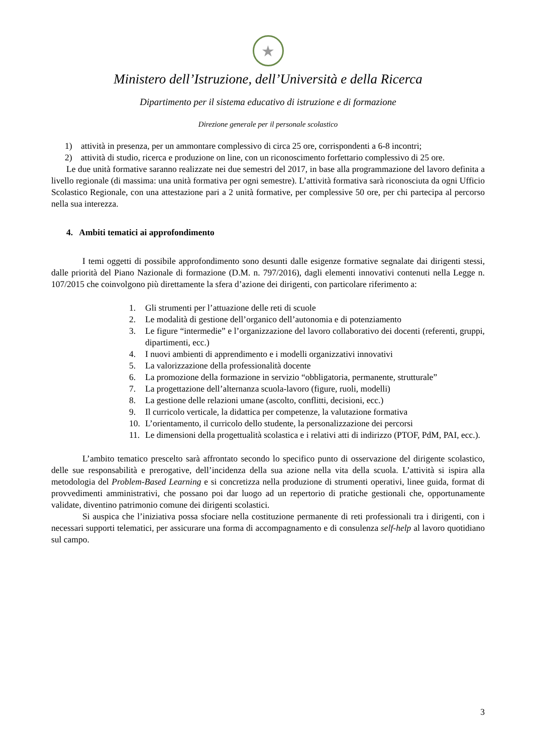★
Ministero dell’Istruzione, dell’Università e della Ricerca
Dipartimento per il sistema educativo di istruzione e di formazione
Direzione generale per il personale scolastico
1) attività in presenza, per un ammontare complessivo di circa 25 ore, corrispondenti a 6-8 incontri;
2) attività di studio, ricerca e produzione on line, con un riconoscimento forfettario complessivo di 25 ore.
Le due unità formative saranno realizzate nei due semestri del 2017, in base alla programmazione del lavoro definita a livello regionale (di massima: una unità formativa per ogni semestre). L’attività formativa sarà riconosciuta da ogni Ufficio Scolastico Regionale, con una attestazione pari a 2 unità formative, per complessive 50 ore, per chi partecipa al percorso nella sua interezza.
4. Ambiti tematici ai approfondimento
I temi oggetti di possibile approfondimento sono desunti dalle esigenze formative segnalate dai dirigenti stessi, dalle priorità del Piano Nazionale di formazione (D.M. n. 797/2016), dagli elementi innovativi contenuti nella Legge n. 107/2015 che coinvolgono più direttamente la sfera d’azione dei dirigenti, con particolare riferimento a:
1. Gli strumenti per l’attuazione delle reti di scuole
2. Le modalità di gestione dell’organico dell’autonomia e di potenziamento
3. Le figure “intermedie” e l’organizzazione del lavoro collaborativo dei docenti (referenti, gruppi, dipartimenti, ecc.)
4. I nuovi ambienti di apprendimento e i modelli organizzativi innovativi
5. La valorizzazione della professionalità docente
6. La promozione della formazione in servizio “obbligatoria, permanente, strutturale”
7. La progettazione dell’alternanza scuola-lavoro (figure, ruoli, modelli)
8. La gestione delle relazioni umane (ascolto, conflitti, decisioni, ecc.)
9. Il curricolo verticale, la didattica per competenze, la valutazione formativa
10. L’orientamento, il curricolo dello studente, la personalizzazione dei percorsi
11. Le dimensioni della progettualità scolastica e i relativi atti di indirizzo (PTOF, PdM, PAI, ecc.).
L’ambito tematico prescelto sarà affrontato secondo lo specifico punto di osservazione del dirigente scolastico, delle sue responsabilità e prerogative, dell’incidenza della sua azione nella vita della scuola. L’attività si ispira alla metodologia del Problem-Based Learning e si concretizza nella produzione di strumenti operativi, linee guida, format di provvedimenti amministrativi, che possano poi dar luogo ad un repertorio di pratiche gestionali che, opportunamente validate, diventino patrimonio comune dei dirigenti scolastici.
Si auspica che l’iniziativa possa sfociare nella costituzione permanente di reti professionali tra i dirigenti, con i necessari supporti telematici, per assicurare una forma di accompagnamento e di consulenza self-help al lavoro quotidiano sul campo.
3